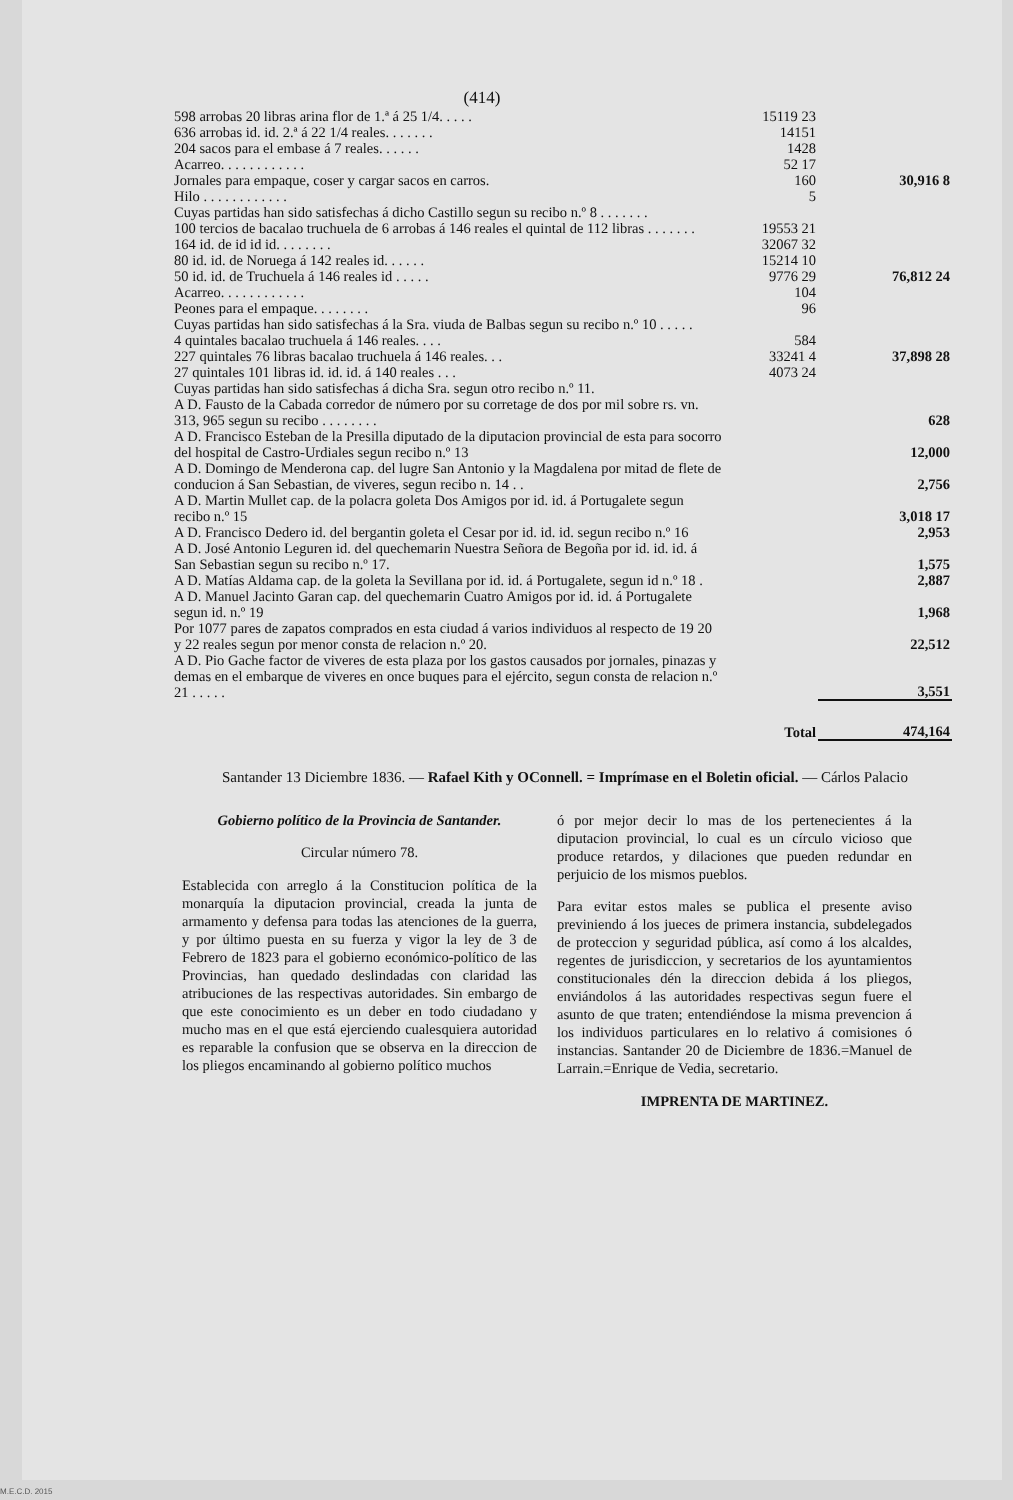(414)
| 598 arrobas 20 libras arina flor de 1.ª á 25 1/4. . . . . | 15119 23 | |
| 636 arrobas id. id. 2.ª á 22 1/4 reales. . . . . . . | 14151 | |
| 204 sacos para el embase á 7 reales. . . . . . | 1428 | |
| Acarreo. . . . . . . . . . . . | 52 17 | |
| Jornales para empaque, coser y cargar sacos en carros. | 160 | 30,916 8 |
| Hilo . . . . . . . . . . . . | 5 | |
| Cuyas partidas han sido satisfechas á dicho Castillo segun su recibo n.º 8 . . . . . . . | | |
| 100 tercios de bacalao truchuela de 6 arrobas á 146 reales el quintal de 112 libras . . . . . . . | 19553 21 | |
| 164 id. de id id id. . . . . . . . | 32067 32 | |
| 80 id. id. de Noruega á 142 reales id. . . . . . | 15214 10 | |
| 50 id. id. de Truchuela á 146 reales id . . . . . | 9776 29 | 76,812 24 |
| Acarreo. . . . . . . . . . . . | 104 | |
| Peones para el empaque. . . . . . . . | 96 | |
| Cuyas partidas han sido satisfechas á la Sra. viuda de Balbas segun su recibo n.º 10 . . . . . | | |
| 4 quintales bacalao truchuela á 146 reales. . . . | 584 | |
| 227 quintales 76 libras bacalao truchuela á 146 reales. . . | 33241 4 | 37,898 28 |
| 27 quintales 101 libras id. id. id. á 140 reales . . . | 4073 24 | |
| Cuyas partidas han sido satisfechas á dicha Sra. segun otro recibo n.º 11. | | |
| A D. Fausto de la Cabada corredor de número por su corretage de dos por mil sobre rs. vn. 313, 965 segun su recibo . . . . . . . . | | 628 |
| A D. Francisco Esteban de la Presilla diputado de la diputacion provincial de esta para socorro del hospital de Castro-Urdiales segun recibo n.º 13 | | 12,000 |
| A D. Domingo de Menderona cap. del lugre San Antonio y la Magdalena por mitad de flete de conducion á San Sebastian, de viveres, segun recibo n. 14 . . | | 2,756 |
| A D. Martin Mullet cap. de la polacra goleta Dos Amigos por id. id. á Portugalete segun recibo n.º 15 | | 3,018 17 |
| A D. Francisco Dedero id. del bergantin goleta el Cesar por id. id. id. segun recibo n.º 16 | | 2,953 |
| A D. José Antonio Leguren id. del quechemarin Nuestra Señora de Begoña por id. id. id. á San Sebastian segun su recibo n.º 17. | | 1,575 |
| A D. Matías Aldama cap. de la goleta la Sevillana por id. id. á Portugalete, segun id n.º 18 . | | 2,887 |
| A D. Manuel Jacinto Garan cap. del quechemarin Cuatro Amigos por id. id. á Portugalete segun id. n.º 19 | | 1,968 |
| Por 1077 pares de zapatos comprados en esta ciudad á varios individuos al respecto de 19 20 y 22 reales segun por menor consta de relacion n.º 20. | | 22,512 |
| A D. Pio Gache factor de viveres de esta plaza por los gastos causados por jornales, pinazas y demas en el embarque de viveres en once buques para el ejército, segun consta de relacion n.º 21 . . . . . | | 3,551 |
| | Total | 474,164 |
Santander 13 Diciembre 1836. — Rafael Kith y OConnell. = Imprímase en el Boletin oficial. — Cárlos Palacio
Gobierno político de la Provincia de Santander.
Circular número 78.
Establecida con arreglo á la Constitucion política de la monarquía la diputacion provincial, creada la junta de armamento y defensa para todas las atenciones de la guerra, y por último puesta en su fuerza y vigor la ley de 3 de Febrero de 1823 para el gobierno económico-político de las Provincias, han quedado deslindadas con claridad las atribuciones de las respectivas autoridades. Sin embargo de que este conocimiento es un deber en todo ciudadano y mucho mas en el que está ejerciendo cualesquiera autoridad es reparable la confusion que se observa en la direccion de los pliegos encaminando al gobierno político muchos
ó por mejor decir lo mas de los pertenecientes á la diputacion provincial, lo cual es un círculo vicioso que produce retardos, y dilaciones que pueden redundar en perjuicio de los mismos pueblos.
Para evitar estos males se publica el presente aviso previniendo á los jueces de primera instancia, subdelegados de proteccion y seguridad pública, así como á los alcaldes, regentes de jurisdiccion, y secretarios de los ayuntamientos constitucionales dén la direccion debida á los pliegos, enviándolos á las autoridades respectivas segun fuere el asunto de que traten; entendiéndose la misma prevencion á los individuos particulares en lo relativo á comisiones ó instancias. Santander 20 de Diciembre de 1836.=Manuel de Larrain.=Enrique de Vedia, secretario.
IMPRENTA DE MARTINEZ.
M.E.C.D. 2015